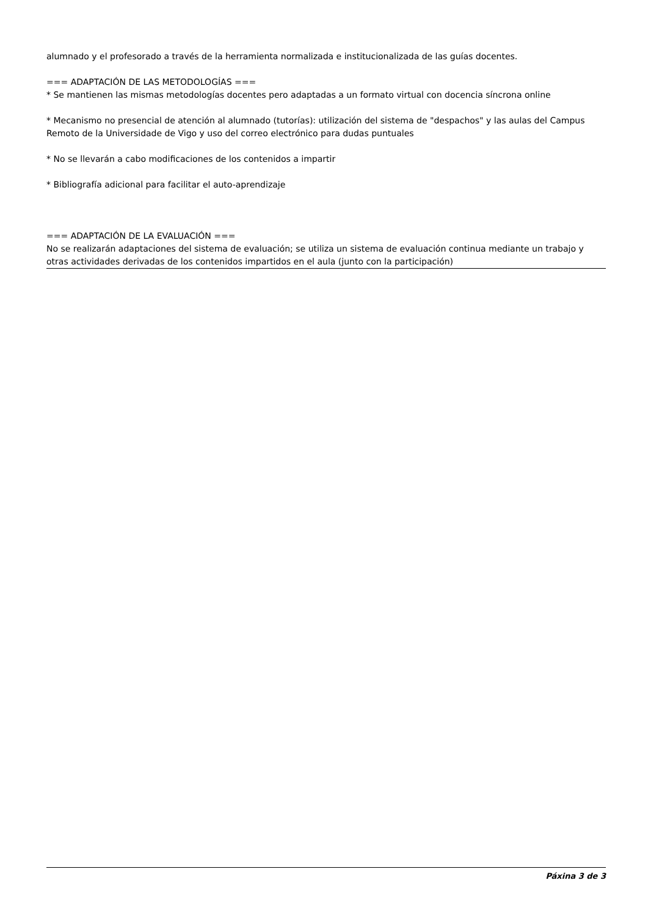alumnado y el profesorado a través de la herramienta normalizada e institucionalizada de las guías docentes.
=== ADAPTACIÓN DE LAS METODOLOGÍAS ===
* Se mantienen las mismas metodologías docentes pero adaptadas a un formato virtual con docencia síncrona online
* Mecanismo no presencial de atención al alumnado (tutorías): utilización del sistema de "despachos" y las aulas del Campus Remoto de la Universidade de Vigo y uso del correo electrónico para dudas puntuales
* No se llevarán a cabo modificaciones de los contenidos a impartir
* Bibliografía adicional para facilitar el auto-aprendizaje
=== ADAPTACIÓN DE LA EVALUACIÓN ===
No se realizarán adaptaciones del sistema de evaluación; se utiliza un sistema de evaluación continua mediante un trabajo y otras actividades derivadas de los contenidos impartidos en el aula (junto con la participación)
Páxina 3 de 3